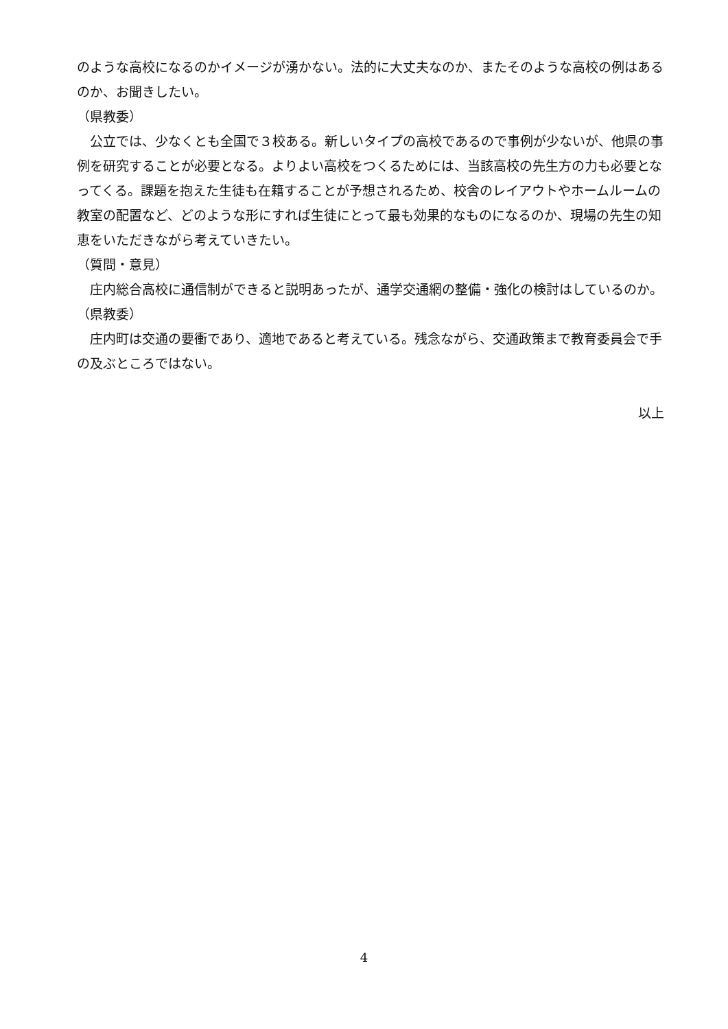のような高校になるのかイメージが湧かない。法的に大丈夫なのか、またそのような高校の例はあるのか、お聞きしたい。
（県教委）
　公立では、少なくとも全国で３校ある。新しいタイプの高校であるので事例が少ないが、他県の事例を研究することが必要となる。よりよい高校をつくるためには、当該高校の先生方の力も必要となってくる。課題を抱えた生徒も在籍することが予想されるため、校舎のレイアウトやホームルームの教室の配置など、どのような形にすれば生徒にとって最も効果的なものになるのか、現場の先生の知恵をいただきながら考えていきたい。
（質問・意見）
　庄内総合高校に通信制ができると説明あったが、通学交通網の整備・強化の検討はしているのか。
（県教委）
　庄内町は交通の要衝であり、適地であると考えている。残念ながら、交通政策まで教育委員会で手の及ぶところではない。
以上
4